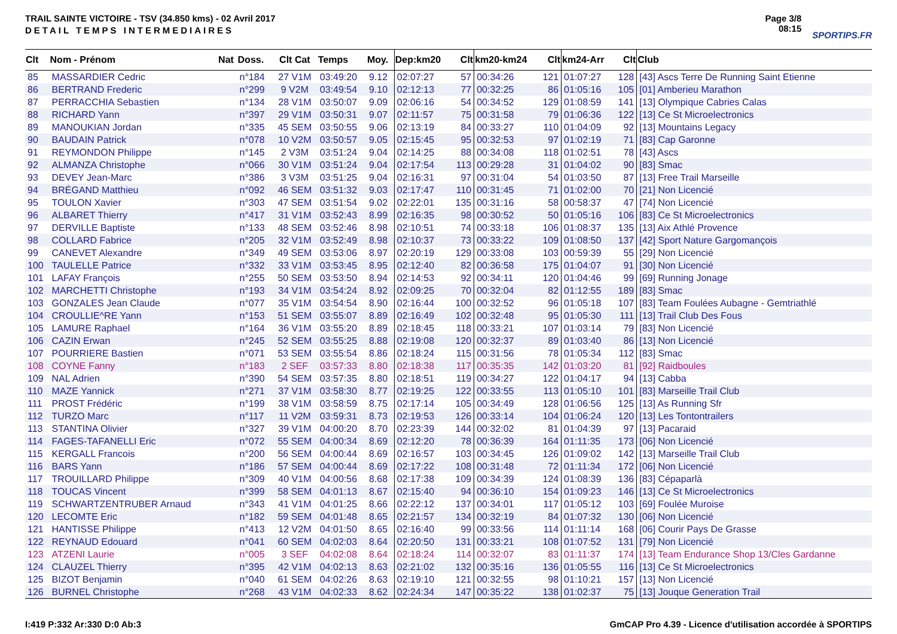TRAIL SAINTE VICTOIRE - TSV (34.850 kms) - 02 Avril 2017
DETAIL TEMPS INTERMEDIAIRES
Page 3/8
08:15
SPORTIPS.FR
| Clt | Nom - Prénom | Nat | Doss. | Clt Cat | Temps | Moy. | Dep:km20 | Clt | km20-km24 | Clt | km24-Arr | Clt | Club |
| --- | --- | --- | --- | --- | --- | --- | --- | --- | --- | --- | --- | --- | --- |
| 85 | MASSARDIER Cedric | | n°184 | 27 V1M | 03:49:20 | 9.12 | 02:07:27 | 57 | 00:34:26 | 121 | 01:07:27 | 128 | [43] Ascs Terre De Running Saint Etienne |
| 86 | BERTRAND Frederic | | n°299 | 9 V2M | 03:49:54 | 9.10 | 02:12:13 | 77 | 00:32:25 | 86 | 01:05:16 | 105 | [01] Amberieu Marathon |
| 87 | PERRACCHIA Sebastien | | n°134 | 28 V1M | 03:50:07 | 9.09 | 02:06:16 | 54 | 00:34:52 | 129 | 01:08:59 | 141 | [13] Olympique Cabries Calas |
| 88 | RICHARD Yann | | n°397 | 29 V1M | 03:50:31 | 9.07 | 02:11:57 | 75 | 00:31:58 | 79 | 01:06:36 | 122 | [13] Ce St Microelectronics |
| 89 | MANOUKIAN Jordan | | n°335 | 45 SEM | 03:50:55 | 9.06 | 02:13:19 | 84 | 00:33:27 | 110 | 01:04:09 | 92 | [13] Mountains Legacy |
| 90 | BAUDAIN Patrick | | n°078 | 10 V2M | 03:50:57 | 9.05 | 02:15:45 | 95 | 00:32:53 | 97 | 01:02:19 | 71 | [83] Cap Garonne |
| 91 | REYMONDON Philippe | | n°145 | 2 V3M | 03:51:24 | 9.04 | 02:14:25 | 88 | 00:34:08 | 118 | 01:02:51 | 78 | [43] Ascs |
| 92 | ALMANZA Christophe | | n°066 | 30 V1M | 03:51:24 | 9.04 | 02:17:54 | 113 | 00:29:28 | 31 | 01:04:02 | 90 | [83] Smac |
| 93 | DEVEY Jean-Marc | | n°386 | 3 V3M | 03:51:25 | 9.04 | 02:16:31 | 97 | 00:31:04 | 54 | 01:03:50 | 87 | [13] Free Trail Marseille |
| 94 | BRÉGAND Matthieu | | n°092 | 46 SEM | 03:51:32 | 9.03 | 02:17:47 | 110 | 00:31:45 | 71 | 01:02:00 | 70 | [21] Non Licencié |
| 95 | TOULON Xavier | | n°303 | 47 SEM | 03:51:54 | 9.02 | 02:22:01 | 135 | 00:31:16 | 58 | 00:58:37 | 47 | [74] Non Licencié |
| 96 | ALBARET Thierry | | n°417 | 31 V1M | 03:52:43 | 8.99 | 02:16:35 | 98 | 00:30:52 | 50 | 01:05:16 | 106 | [83] Ce St Microelectronics |
| 97 | DERVILLE Baptiste | | n°133 | 48 SEM | 03:52:46 | 8.98 | 02:10:51 | 74 | 00:33:18 | 106 | 01:08:37 | 135 | [13] Aix Athlé Provence |
| 98 | COLLARD Fabrice | | n°205 | 32 V1M | 03:52:49 | 8.98 | 02:10:37 | 73 | 00:33:22 | 109 | 01:08:50 | 137 | [42] Sport Nature Gargomançois |
| 99 | CANEVET Alexandre | | n°349 | 49 SEM | 03:53:06 | 8.97 | 02:20:19 | 129 | 00:33:08 | 103 | 00:59:39 | 55 | [29] Non Licencié |
| 100 | TAULELLE Patrice | | n°332 | 33 V1M | 03:53:45 | 8.95 | 02:12:40 | 82 | 00:36:58 | 175 | 01:04:07 | 91 | [30] Non Licencié |
| 101 | LAFAY François | | n°255 | 50 SEM | 03:53:50 | 8.94 | 02:14:53 | 92 | 00:34:11 | 120 | 01:04:46 | 99 | [69] Running Jonage |
| 102 | MARCHETTI Christophe | | n°193 | 34 V1M | 03:54:24 | 8.92 | 02:09:25 | 70 | 00:32:04 | 82 | 01:12:55 | 189 | [83] Smac |
| 103 | GONZALES Jean Claude | | n°077 | 35 V1M | 03:54:54 | 8.90 | 02:16:44 | 100 | 00:32:52 | 96 | 01:05:18 | 107 | [83] Team Foulées Aubagne - Gemtriathlé |
| 104 | CROULLIE^RE Yann | | n°153 | 51 SEM | 03:55:07 | 8.89 | 02:16:49 | 102 | 00:32:48 | 95 | 01:05:30 | 111 | [13] Trail Club Des Fous |
| 105 | LAMURE Raphael | | n°164 | 36 V1M | 03:55:20 | 8.89 | 02:18:45 | 118 | 00:33:21 | 107 | 01:03:14 | 79 | [83] Non Licencié |
| 106 | CAZIN Erwan | | n°245 | 52 SEM | 03:55:25 | 8.88 | 02:19:08 | 120 | 00:32:37 | 89 | 01:03:40 | 86 | [13] Non Licencié |
| 107 | POURRIERE Bastien | | n°071 | 53 SEM | 03:55:54 | 8.86 | 02:18:24 | 115 | 00:31:56 | 78 | 01:05:34 | 112 | [83] Smac |
| 108 | COYNE Fanny | | n°183 | 2 SEF | 03:57:33 | 8.80 | 02:18:38 | 117 | 00:35:35 | 142 | 01:03:20 | 81 | [92] Raidboules |
| 109 | NAL Adrien | | n°390 | 54 SEM | 03:57:35 | 8.80 | 02:18:51 | 119 | 00:34:27 | 122 | 01:04:17 | 94 | [13] Cabba |
| 110 | MAZE Yannick | | n°271 | 37 V1M | 03:58:30 | 8.77 | 02:19:25 | 122 | 00:33:55 | 113 | 01:05:10 | 101 | [83] Marseille Trail Club |
| 111 | PROST Frédéric | | n°199 | 38 V1M | 03:58:59 | 8.75 | 02:17:14 | 105 | 00:34:49 | 128 | 01:06:56 | 125 | [13] As Running Sfr |
| 112 | TURZO Marc | | n°117 | 11 V2M | 03:59:31 | 8.73 | 02:19:53 | 126 | 00:33:14 | 104 | 01:06:24 | 120 | [13] Les Tontontrailers |
| 113 | STANTINA Olivier | | n°327 | 39 V1M | 04:00:20 | 8.70 | 02:23:39 | 144 | 00:32:02 | 81 | 01:04:39 | 97 | [13] Pacaraid |
| 114 | FAGES-TAFANELLI Eric | | n°072 | 55 SEM | 04:00:34 | 8.69 | 02:12:20 | 78 | 00:36:39 | 164 | 01:11:35 | 173 | [06] Non Licencié |
| 115 | KERGALL Francois | | n°200 | 56 SEM | 04:00:44 | 8.69 | 02:16:57 | 103 | 00:34:45 | 126 | 01:09:02 | 142 | [13] Marseille Trail Club |
| 116 | BARS Yann | | n°186 | 57 SEM | 04:00:44 | 8.69 | 02:17:22 | 108 | 00:31:48 | 72 | 01:11:34 | 172 | [06] Non Licencié |
| 117 | TROUILLARD Philippe | | n°309 | 40 V1M | 04:00:56 | 8.68 | 02:17:38 | 109 | 00:34:39 | 124 | 01:08:39 | 136 | [83] Cépaparlà |
| 118 | TOUCAS Vincent | | n°399 | 58 SEM | 04:01:13 | 8.67 | 02:15:40 | 94 | 00:36:10 | 154 | 01:09:23 | 146 | [13] Ce St Microelectronics |
| 119 | SCHWARTZENTRUBER Arnaud | | n°343 | 41 V1M | 04:01:25 | 8.66 | 02:22:12 | 137 | 00:34:01 | 117 | 01:05:12 | 103 | [69] Foulée Muroise |
| 120 | LECOMTE Eric | | n°182 | 59 SEM | 04:01:48 | 8.65 | 02:21:57 | 134 | 00:32:19 | 84 | 01:07:32 | 130 | [06] Non Licencié |
| 121 | HANTISSE Philippe | | n°413 | 12 V2M | 04:01:50 | 8.65 | 02:16:40 | 99 | 00:33:56 | 114 | 01:11:14 | 168 | [06] Courir Pays De Grasse |
| 122 | REYNAUD Edouard | | n°041 | 60 SEM | 04:02:03 | 8.64 | 02:20:50 | 131 | 00:33:21 | 108 | 01:07:52 | 131 | [79] Non Licencié |
| 123 | ATZENI Laurie | | n°005 | 3 SEF | 04:02:08 | 8.64 | 02:18:24 | 114 | 00:32:07 | 83 | 01:11:37 | 174 | [13] Team Endurance Shop 13/Cles Gardanne |
| 124 | CLAUZEL Thierry | | n°395 | 42 V1M | 04:02:13 | 8.63 | 02:21:02 | 132 | 00:35:16 | 136 | 01:05:55 | 116 | [13] Ce St Microelectronics |
| 125 | BIZOT Benjamin | | n°040 | 61 SEM | 04:02:26 | 8.63 | 02:19:10 | 121 | 00:32:55 | 98 | 01:10:21 | 157 | [13] Non Licencié |
| 126 | BURNEL Christophe | | n°268 | 43 V1M | 04:02:33 | 8.62 | 02:24:34 | 147 | 00:35:22 | 138 | 01:02:37 | 75 | [13] Jouque Generation Trail |
I:419 P:332 Ar:330 D:0 Ab:3 GmCAP Pro 4.39 - Licence d'utilisation accordée à SPORTIPS